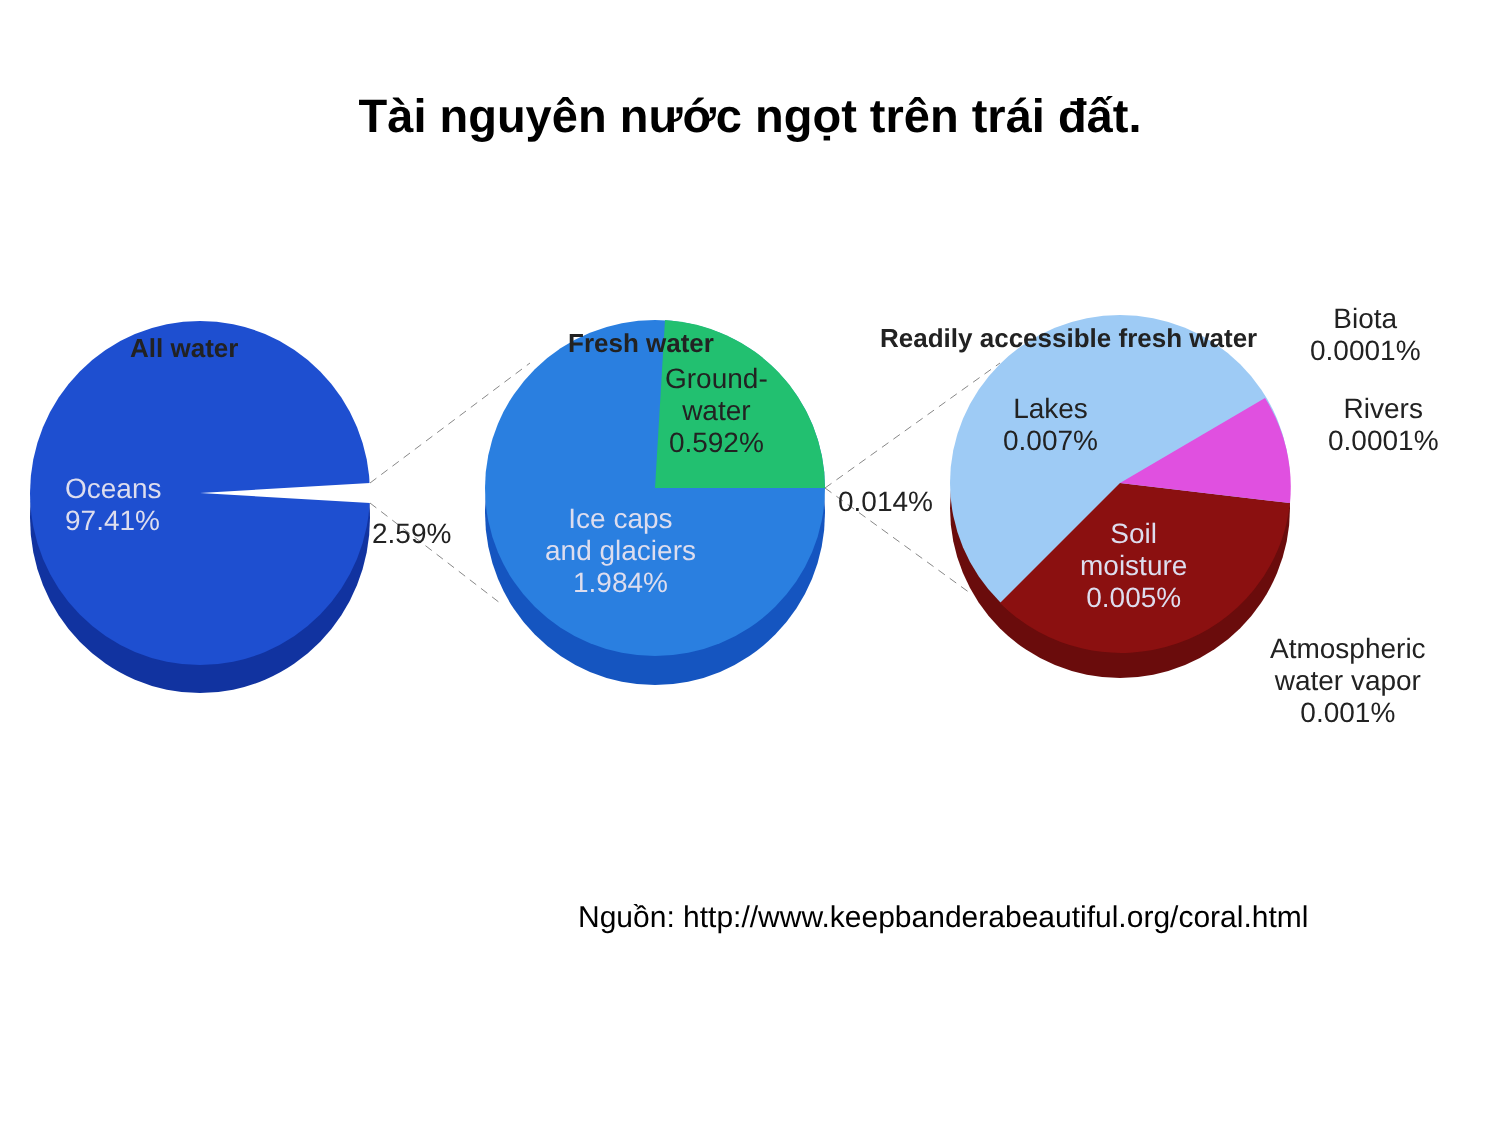Tài nguyên nước ngọt trên trái đất.
All water Fresh water Readily accessible fresh water
Oceans
97.41%
2.59%
Ground-
water
0.592%
Ice caps
and glaciers
1.984%
0.014%
Lakes
0.007%
Soil
moisture
0.005%
Biota
0.0001%
Rivers
0.0001%
Atmospheric
water vapor
0.001%
Nguồn: http://www.keepbanderabeautiful.org/coral.html